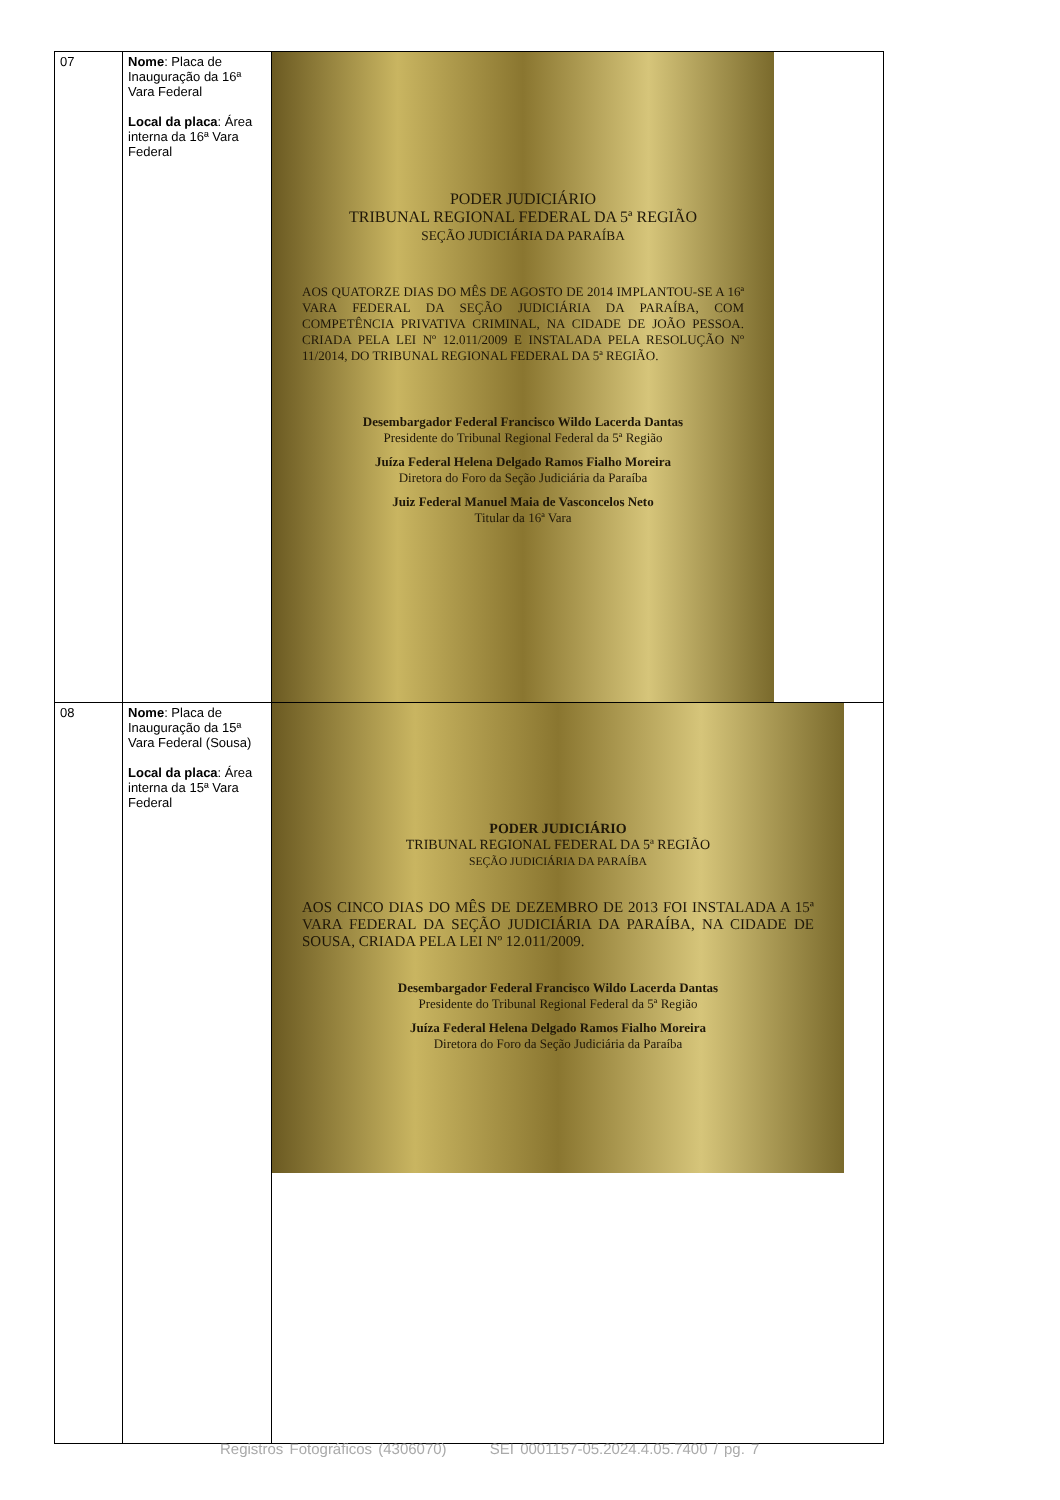| 07 | Nome : Placa de Inauguração da 16ª Vara Federal Local da placa : Área interna da 16ª Vara Federal | PODER JUDICIÁRIO TRIBUNAL REGIONAL FEDERAL DA 5ª REGIÃO SEÇÃO JUDICIÁRIA DA PARAÍBA AOS QUATORZE DIAS DO MÊS DE AGOSTO DE 2014 IMPLANTOU-SE A 16ª VARA FEDERAL DA SEÇÃO JUDICIÁRIA DA PARAÍBA, COM COMPETÊNCIA PRIVATIVA CRIMINAL, NA CIDADE DE JOÃO PESSOA. CRIADA PELA LEI Nº 12.011/2009 E INSTALADA PELA RESOLUÇÃO Nº 11/2014, DO TRIBUNAL REGIONAL FEDERAL DA 5ª REGIÃO. Desembargador Federal Francisco Wildo Lacerda Dantas Presidente do Tribunal Regional Federal da 5ª Região Juíza Federal Helena Delgado Ramos Fialho Moreira Diretora do Foro da Seção Judiciária da Paraíba Juiz Federal Manuel Maia de Vasconcelos Neto Titular da 16ª Vara |
| 08 | Nome : Placa de Inauguração da 15ª Vara Federal (Sousa) Local da placa : Área interna da 15ª Vara Federal | PODER JUDICIÁRIO TRIBUNAL REGIONAL FEDERAL DA 5ª REGIÃO SEÇÃO JUDICIÁRIA DA PARAÍBA AOS CINCO DIAS DO MÊS DE DEZEMBRO DE 2013 FOI INSTALADA A 15ª VARA FEDERAL DA SEÇÃO JUDICIÁRIA DA PARAÍBA, NA CIDADE DE SOUSA, CRIADA PELA LEI Nº 12.011/2009. Desembargador Federal Francisco Wildo Lacerda Dantas Presidente do Tribunal Regional Federal da 5ª Região Juíza Federal Helena Delgado Ramos Fialho Moreira Diretora do Foro da Seção Judiciária da Paraíba |
Registros Fotográficos (4306070) SEI 0001157-05.2024.4.05.7400 / pg. 7